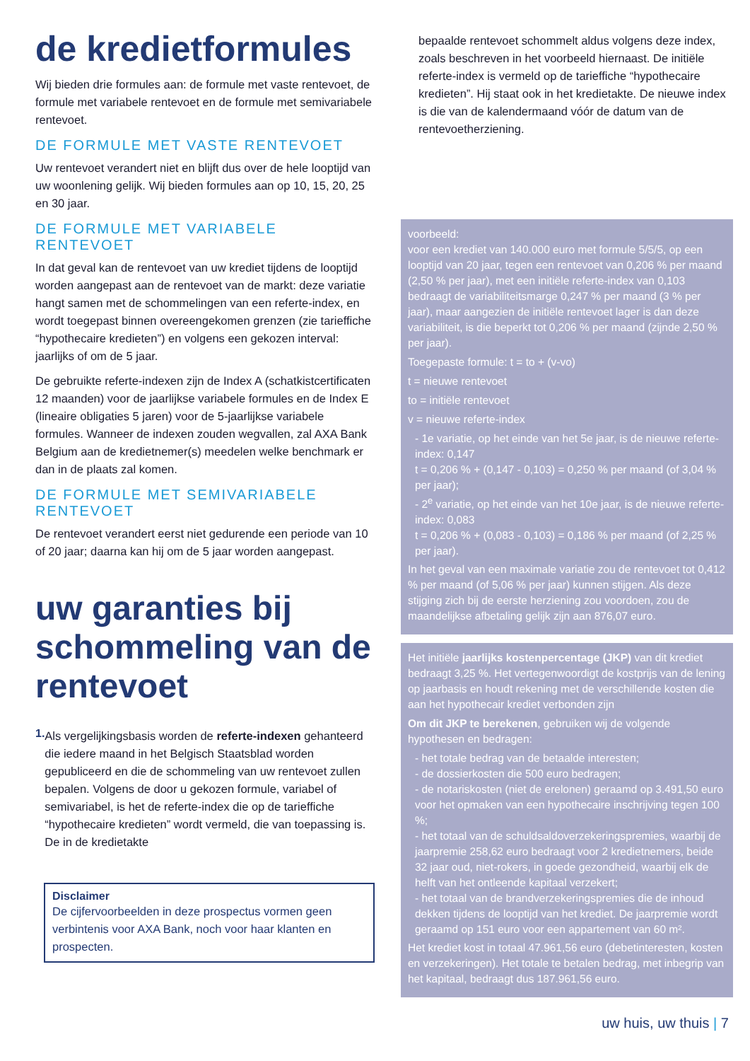de kredietformules
Wij bieden drie formules aan: de formule met vaste rentevoet, de formule met variabele rentevoet en de formule met semivariabele rentevoet.
DE FORMULE MET VASTE RENTEVOET
Uw rentevoet verandert niet en blijft dus over de hele looptijd van uw woonlening gelijk. Wij bieden formules aan op 10, 15, 20, 25 en 30 jaar.
DE FORMULE MET VARIABELE RENTEVOET
In dat geval kan de rentevoet van uw krediet tijdens de looptijd worden aangepast aan de rentevoet van de markt: deze variatie hangt samen met de schommelingen van een referte-index, en wordt toegepast binnen overeengekomen grenzen (zie tarieffiche “hypothecaire kredieten”) en volgens een gekozen interval: jaarlijks of om de 5 jaar.
De gebruikte referte-indexen zijn de Index A (schatkistcertificaten 12 maanden) voor de jaarlijkse variabele formules en de Index E (lineaire obligaties 5 jaren) voor de 5-jaarlijkse variabele formules. Wanneer de indexen zouden wegvallen, zal AXA Bank Belgium aan de kredietnemer(s) meedelen welke benchmark er dan in de plaats zal komen.
DE FORMULE MET SEMIVARIABELE RENTEVOET
De rentevoet verandert eerst niet gedurende een periode van 10 of 20 jaar; daarna kan hij om de 5 jaar worden aangepast.
uw garanties bij schommeling van de rentevoet
1.
Als vergelijkingsbasis worden de referte-indexen gehanteerd die iedere maand in het Belgisch Staatsblad worden gepubliceerd en die de schommeling van uw rentevoet zullen bepalen. Volgens de door u gekozen formule, variabel of semivariabel, is het de referte-index die op de tarieffiche “hypothecaire kredieten” wordt vermeld, die van toepassing is. De in de kredietakte
Disclaimer
De cijfervoorbeelden in deze prospectus vormen geen verbintenis voor AXA Bank, noch voor haar klanten en prospecten.
bepaalde rentevoet schommelt aldus volgens deze index, zoals beschreven in het voorbeeld hiernaast. De initiële referte-index is vermeld op de tarieffiche “hypothecaire kredieten”. Hij staat ook in het kredietakte. De nieuwe index is die van de kalendermaand vóór de datum van de rentevoetherziening.
voorbeeld:
voor een krediet van 140.000 euro met formule 5/5/5, op een looptijd van 20 jaar, tegen een rentevoet van 0,206 % per maand (2,50 % per jaar), met een initiële referte-index van 0,103 bedraagt de variabiliteitsmarge 0,247 % per maand (3 % per jaar), maar aangezien de initiële rentevoet lager is dan deze variabiliteit, is die beperkt tot 0,206 % per maand (zijnde 2,50 % per jaar).
Toegepaste formule: t = to + (v-vo)
t = nieuwe rentevoet
to = initiële rentevoet
v = nieuwe referte-index
- 1e variatie, op het einde van het 5e jaar, is de nieuwe referte-index: 0,147
t = 0,206 % + (0,147 - 0,103) = 0,250 % per maand (of 3,04 % per jaar);
- 2<sup>e</sup> variatie, op het einde van het 10e jaar, is de nieuwe referte-index: 0,083
t = 0,206 % + (0,083 - 0,103) = 0,186 % per maand (of 2,25 % per jaar).
In het geval van een maximale variatie zou de rentevoet tot 0,412 % per maand (of 5,06 % per jaar) kunnen stijgen. Als deze stijging zich bij de eerste herziening zou voordoen, zou de maandelijkse afbetaling gelijk zijn aan 876,07 euro.
Het initiële jaarlijks kostenpercentage (JKP) van dit krediet bedraagt 3,25 %. Het vertegenwoordigt de kostprijs van de lening op jaarbasis en houdt rekening met de verschillende kosten die aan het hypothecair krediet verbonden zijn
Om dit JKP te berekenen, gebruiken wij de volgende hypothesen en bedragen:
- het totale bedrag van de betaalde interesten;
- de dossierkosten die 500 euro bedragen;
- de notariskosten (niet de erelonen) geraamd op 3.491,50 euro voor het opmaken van een hypothecaire inschrijving tegen 100 %;
- het totaal van de schuldsaldoverzekeringspremies, waarbij de jaarpremie 258,62 euro bedraagt voor 2 kredietnemers, beide 32 jaar oud, niet-rokers, in goede gezondheid, waarbij elk de helft van het ontleende kapitaal verzekert;
- het totaal van de brandverzekeringspremies die de inhoud dekken tijdens de looptijd van het krediet. De jaarpremie wordt geraamd op 151 euro voor een appartement van 60 m².
Het krediet kost in totaal 47.961,56 euro (debetinteresten, kosten en verzekeringen). Het totale te betalen bedrag, met inbegrip van het kapitaal, bedraagt dus 187.961,56 euro.
uw huis, uw thuis | 7